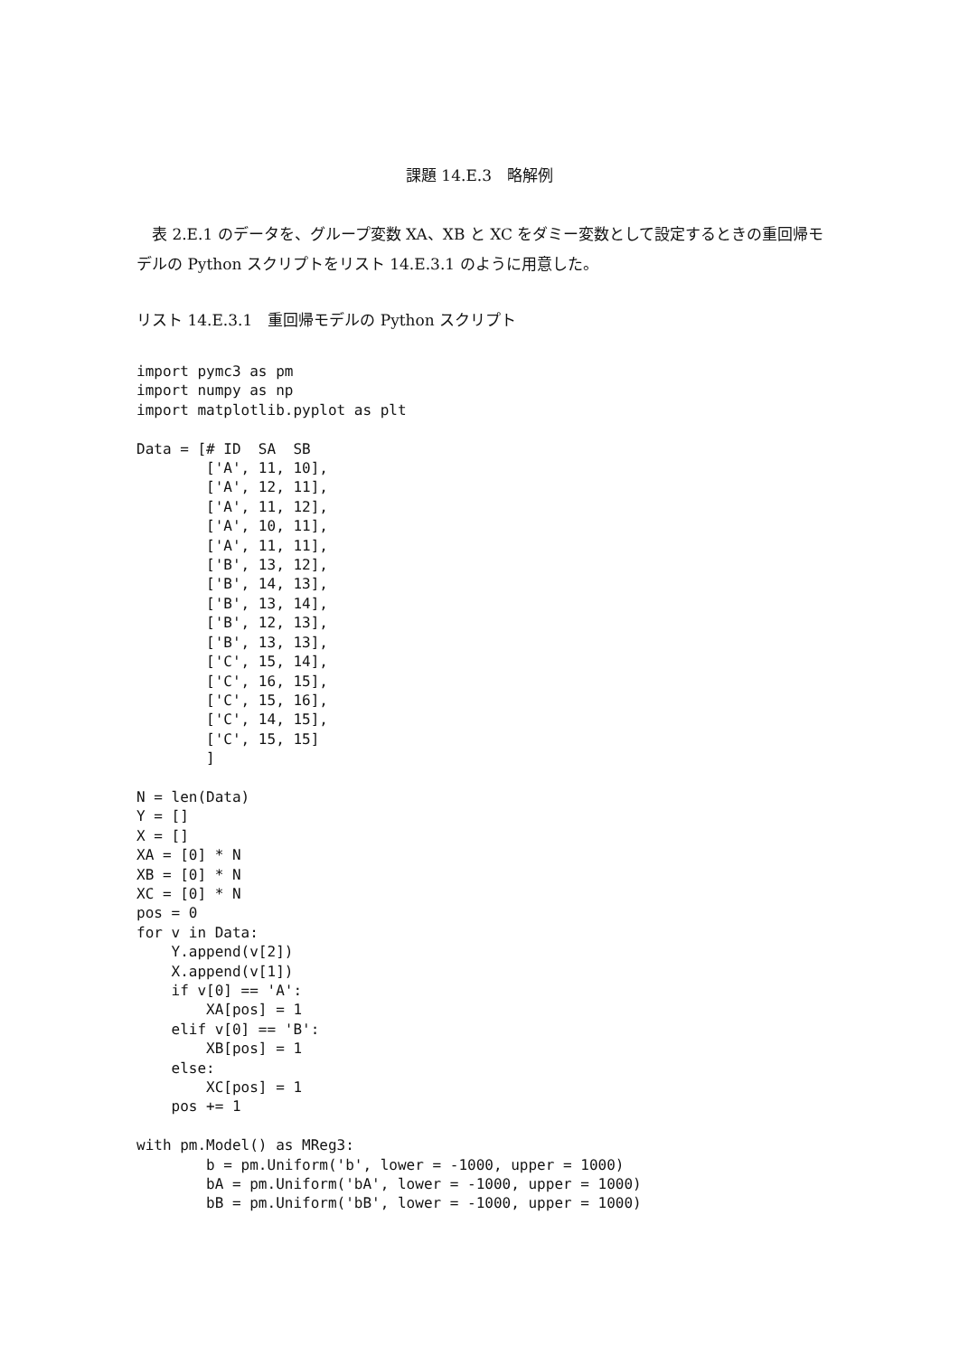課題 14.E.3　略解例
　表 2.E.1 のデータを、グループ変数 XA、XB と XC をダミー変数として設定するときの重回帰モデルの Python スクリプトをリスト 14.E.3.1 のように用意した。
リスト 14.E.3.1　重回帰モデルの Python スクリプト
import pymc3 as pm
import numpy as np
import matplotlib.pyplot as plt

Data = [# ID  SA  SB
        ['A', 11, 10],
        ['A', 12, 11],
        ['A', 11, 12],
        ['A', 10, 11],
        ['A', 11, 11],
        ['B', 13, 12],
        ['B', 14, 13],
        ['B', 13, 14],
        ['B', 12, 13],
        ['B', 13, 13],
        ['C', 15, 14],
        ['C', 16, 15],
        ['C', 15, 16],
        ['C', 14, 15],
        ['C', 15, 15]
        ]

N = len(Data)
Y = []
X = []
XA = [0] * N
XB = [0] * N
XC = [0] * N
pos = 0
for v in Data:
    Y.append(v[2])
    X.append(v[1])
    if v[0] == 'A':
        XA[pos] = 1
    elif v[0] == 'B':
        XB[pos] = 1
    else:
        XC[pos] = 1
    pos += 1

with pm.Model() as MReg3:
        b = pm.Uniform('b', lower = -1000, upper = 1000)
        bA = pm.Uniform('bA', lower = -1000, upper = 1000)
        bB = pm.Uniform('bB', lower = -1000, upper = 1000)